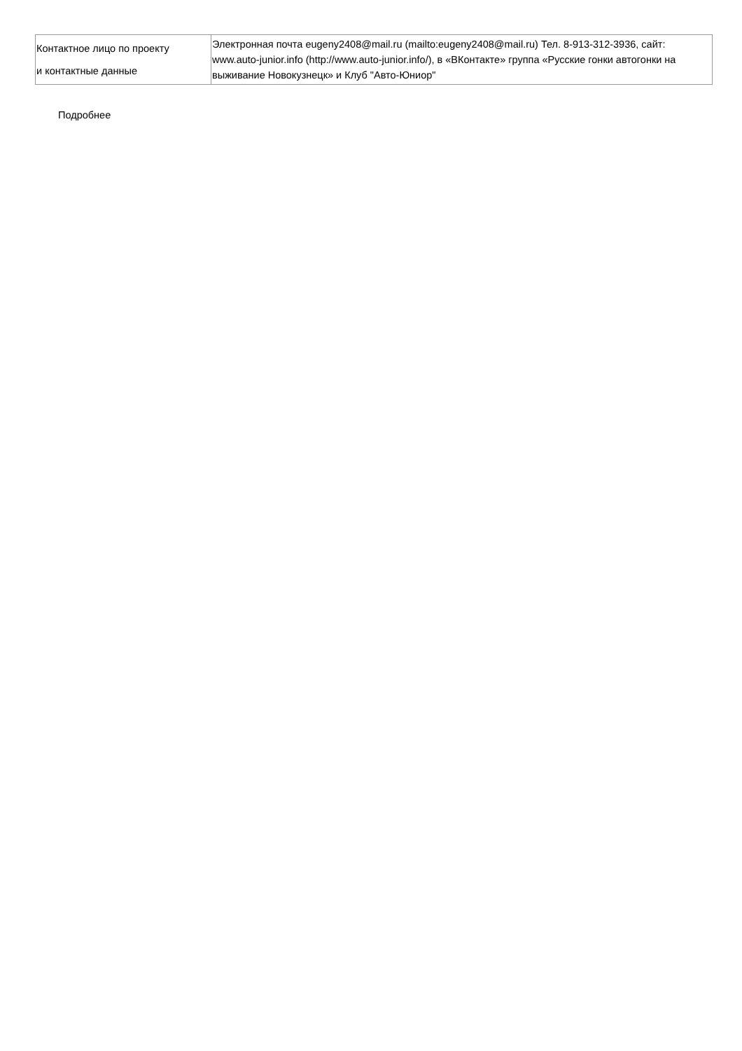| Контактное лицо по проекту и контактные данные | Электронная почта eugeny2408@mail.ru (mailto:eugeny2408@mail.ru) Тел. 8-913-312-3936, сайт: www.auto-junior.info (http://www.auto-junior.info/), в «ВКонтакте» группа «Русские гонки автогонки на выживание Новокузнецк» и Клуб "Авто-Юниор" |
Подробнее